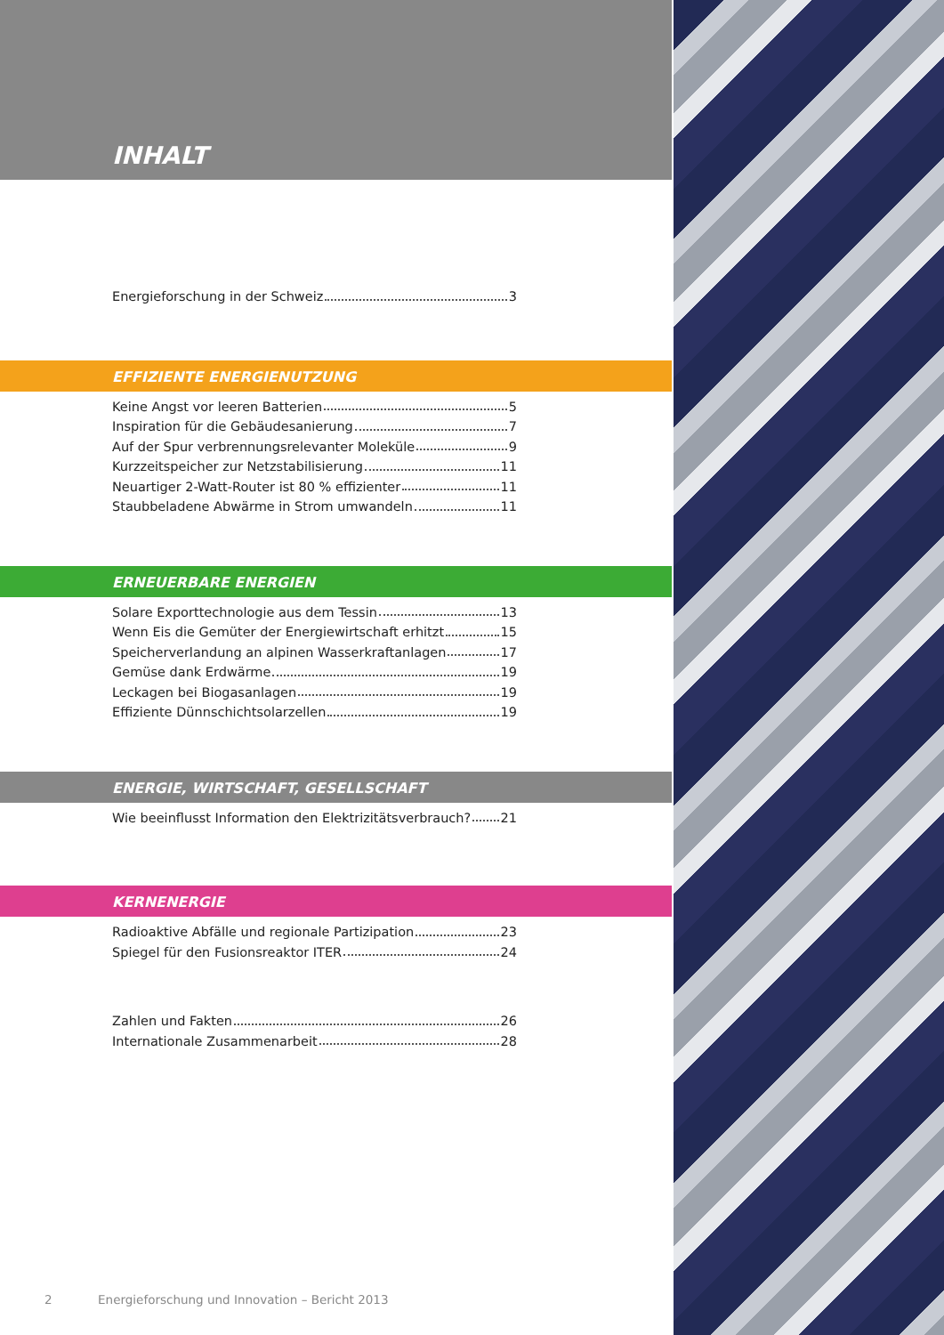INHALT
Energieforschung in der Schweiz 3
EFFIZIENTE ENERGIENUTZUNG
Keine Angst vor leeren Batterien 5
Inspiration für die Gebäudesanierung 7
Auf der Spur verbrennungsrelevanter Moleküle 9
Kurzzeitspeicher zur Netzstabilisierung 11
Neuartiger 2-Watt-Router ist 80 % effizienter 11
Staubbeladene Abwärme in Strom umwandeln 11
ERNEUERBARE ENERGIEN
Solare Exporttechnologie aus dem Tessin 13
Wenn Eis die Gemüter der Energiewirtschaft erhitzt 15
Speicherverlandung an alpinen Wasserkraftanlagen 17
Gemüse dank Erdwärme 19
Leckagen bei Biogasanlagen 19
Effiziente Dünnschichtsolarzellen 19
ENERGIE, WIRTSCHAFT, GESELLSCHAFT
Wie beeinflusst Information den Elektrizitätsverbrauch? 21
KERNENERGIE
Radioaktive Abfälle und regionale Partizipation 23
Spiegel für den Fusionsreaktor ITER 24
Zahlen und Fakten 26
Internationale Zusammenarbeit 28
2 Energieforschung und Innovation – Bericht 2013